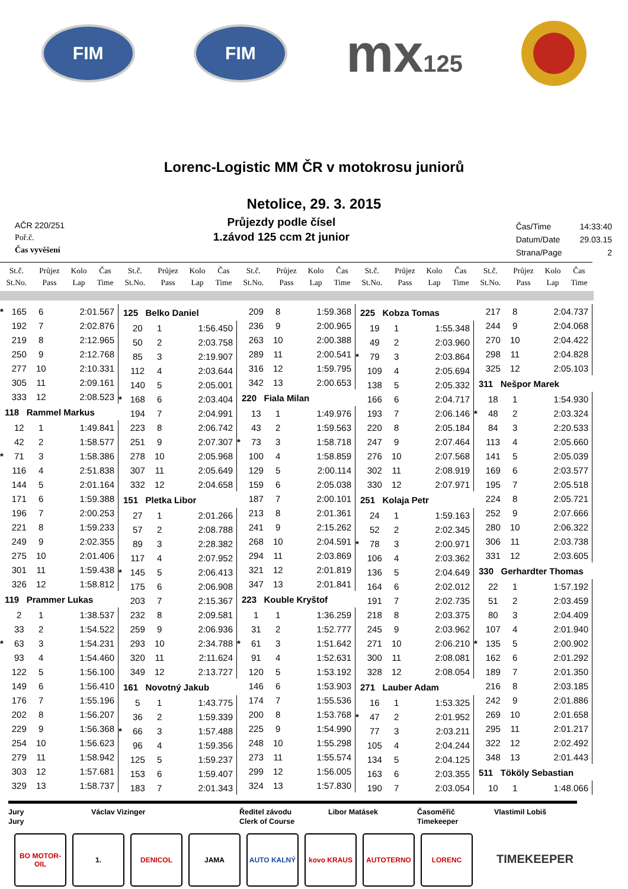FIM FIM
mx125
Lorenc-Logistic MM ČR v motokrosu juniorů
Netolice, 29. 3. 2015
AČR 220/251
Poř.č.
Čas vyvěšení
Průjezdy podle čísel
1.závod 125 ccm 2t junior
| Čas/Time | 14:33:40 |
| Datum/Date | 29.03.15 |
| Strana/Page | 2 |
| | St.č. St.No. | Průjez Pass | Kolo Lap | Čas Time |
| --- | --- | --- | --- | --- |
| | St.č. St.No. | Průjez Pass | Kolo Lap | Čas Time |
| --- | --- | --- | --- | --- |
| | St.č. St.No. | Průjez Pass | Kolo Lap | Čas Time |
| --- | --- | --- | --- | --- |
| | St.č. St.No. | Průjez Pass | Kolo Lap | Čas Time |
| --- | --- | --- | --- | --- |
| | St.č. St.No. | Průjez Pass | Kolo Lap | Čas Time |
| --- | --- | --- | --- | --- |
| * | 165 | 6 | 2:01.567 |
| | 192 | 7 | 2:02.876 |
| | 219 | 8 | 2:12.965 |
| | 250 | 9 | 2:12.768 |
| | 277 | 10 | 2:10.331 |
| | 305 | 11 | 2:09.161 |
| | 333 | 12 | 2:08.523 |
| 118 Rammel Markus | | | |
| | 12 | 1 | 1:49.841 |
| | 42 | 2 | 1:58.577 |
| * | 71 | 3 | 1:58.386 |
| | 116 | 4 | 2:51.838 |
| | 144 | 5 | 2:01.164 |
| | 171 | 6 | 1:59.388 |
| | 196 | 7 | 2:00.253 |
| | 221 | 8 | 1:59.233 |
| | 249 | 9 | 2:02.355 |
| | 275 | 10 | 2:01.406 |
| | 301 | 11 | 1:59.438 |
| | 326 | 12 | 1:58.812 |
| 119 Prammer Lukas | | | |
| | 2 | 1 | 1:38.537 |
| | 33 | 2 | 1:54.522 |
| * | 63 | 3 | 1:54.231 |
| | 93 | 4 | 1:54.460 |
| | 122 | 5 | 1:56.100 |
| | 149 | 6 | 1:56.410 |
| | 176 | 7 | 1:55.196 |
| | 202 | 8 | 1:56.207 |
| | 229 | 9 | 1:56.368 |
| | 254 | 10 | 1:56.623 |
| | 279 | 11 | 1:58.942 |
| | 303 | 12 | 1:57.681 |
| | 329 | 13 | 1:58.737 |
| 125 Belko Daniel | | | |
| | 20 | 1 | 1:56.450 |
| | 50 | 2 | 2:03.758 |
| | 85 | 3 | 2:19.907 |
| | 112 | 4 | 2:03.644 |
| | 140 | 5 | 2:05.001 |
| * | 168 | 6 | 2:03.404 |
| | 194 | 7 | 2:04.991 |
| | 223 | 8 | 2:06.742 |
| | 251 | 9 | 2:07.307 |
| | 278 | 10 | 2:05.968 |
| | 307 | 11 | 2:05.649 |
| | 332 | 12 | 2:04.658 |
| 151 Pletka Libor | | | |
| | 27 | 1 | 2:01.266 |
| | 57 | 2 | 2:08.788 |
| | 89 | 3 | 2:28.382 |
| | 117 | 4 | 2:07.952 |
| * | 145 | 5 | 2:06.413 |
| | 175 | 6 | 2:06.908 |
| | 203 | 7 | 2:15.367 |
| | 232 | 8 | 2:09.581 |
| | 259 | 9 | 2:06.936 |
| | 293 | 10 | 2:34.788 |
| | 320 | 11 | 2:11.624 |
| | 349 | 12 | 2:13.727 |
| 161 Novotný Jakub | | | |
| | 5 | 1 | 1:43.775 |
| | 36 | 2 | 1:59.339 |
| * | 66 | 3 | 1:57.488 |
| | 96 | 4 | 1:59.356 |
| | 125 | 5 | 1:59.237 |
| | 153 | 6 | 1:59.407 |
| | 183 | 7 | 2:01.343 |
| | 209 | 8 | 1:59.368 |
| | 236 | 9 | 2:00.965 |
| | 263 | 10 | 2:00.388 |
| | 289 | 11 | 2:00.541 |
| | 316 | 12 | 1:59.795 |
| | 342 | 13 | 2:00.653 |
| 220 Fiala Milan | | | |
| | 13 | 1 | 1:49.976 |
| | 43 | 2 | 1:59.563 |
| * | 73 | 3 | 1:58.718 |
| | 100 | 4 | 1:58.859 |
| | 129 | 5 | 2:00.114 |
| | 159 | 6 | 2:05.038 |
| | 187 | 7 | 2:00.101 |
| | 213 | 8 | 2:01.361 |
| | 241 | 9 | 2:15.262 |
| | 268 | 10 | 2:04.591 |
| | 294 | 11 | 2:03.869 |
| | 321 | 12 | 2:01.819 |
| | 347 | 13 | 2:01.841 |
| 223 Kouble Kryštof | | | |
| | 1 | 1 | 1:36.259 |
| | 31 | 2 | 1:52.777 |
| * | 61 | 3 | 1:51.642 |
| | 91 | 4 | 1:52.631 |
| | 120 | 5 | 1:53.192 |
| | 146 | 6 | 1:53.903 |
| | 174 | 7 | 1:55.536 |
| | 200 | 8 | 1:53.768 |
| | 225 | 9 | 1:54.990 |
| | 248 | 10 | 1:55.298 |
| | 273 | 11 | 1:55.574 |
| | 299 | 12 | 1:56.005 |
| | 324 | 13 | 1:57.830 |
| 225 Kobza Tomas | | | |
| | 19 | 1 | 1:55.348 |
| | 49 | 2 | 2:03.960 |
| * | 79 | 3 | 2:03.864 |
| | 109 | 4 | 2:05.694 |
| | 138 | 5 | 2:05.332 |
| | 166 | 6 | 2:04.717 |
| | 193 | 7 | 2:06.146 |
| | 220 | 8 | 2:05.184 |
| | 247 | 9 | 2:07.464 |
| | 276 | 10 | 2:07.568 |
| | 302 | 11 | 2:08.919 |
| | 330 | 12 | 2:07.971 |
| 251 Kolaja Petr | | | |
| | 24 | 1 | 1:59.163 |
| | 52 | 2 | 2:02.345 |
| * | 78 | 3 | 2:00.971 |
| | 106 | 4 | 2:03.362 |
| | 136 | 5 | 2:04.649 |
| | 164 | 6 | 2:02.012 |
| | 191 | 7 | 2:02.735 |
| | 218 | 8 | 2:03.375 |
| | 245 | 9 | 2:03.962 |
| | 271 | 10 | 2:06.210 |
| | 300 | 11 | 2:08.081 |
| | 328 | 12 | 2:08.054 |
| 271 Lauber Adam | | | |
| | 16 | 1 | 1:53.325 |
| * | 47 | 2 | 2:01.952 |
| | 77 | 3 | 2:03.211 |
| | 105 | 4 | 2:04.244 |
| | 134 | 5 | 2:04.125 |
| | 163 | 6 | 2:03.355 |
| | 190 | 7 | 2:03.054 |
| | 217 | 8 | 2:04.737 |
| | 244 | 9 | 2:04.068 |
| | 270 | 10 | 2:04.422 |
| | 298 | 11 | 2:04.828 |
| | 325 | 12 | 2:05.103 |
| 311 Nešpor Marek | | | |
| | 18 | 1 | 1:54.930 |
| * | 48 | 2 | 2:03.324 |
| | 84 | 3 | 2:20.533 |
| | 113 | 4 | 2:05.660 |
| | 141 | 5 | 2:05.039 |
| | 169 | 6 | 2:03.577 |
| | 195 | 7 | 2:05.518 |
| | 224 | 8 | 2:05.721 |
| | 252 | 9 | 2:07.666 |
| | 280 | 10 | 2:06.322 |
| | 306 | 11 | 2:03.738 |
| | 331 | 12 | 2:03.605 |
| 330 Gerhardter Thomas | | | |
| | 22 | 1 | 1:57.192 |
| | 51 | 2 | 2:03.459 |
| | 80 | 3 | 2:04.409 |
| | 107 | 4 | 2:01.940 |
| * | 135 | 5 | 2:00.902 |
| | 162 | 6 | 2:01.292 |
| | 189 | 7 | 2:01.350 |
| | 216 | 8 | 2:03.185 |
| | 242 | 9 | 2:01.886 |
| | 269 | 10 | 2:01.658 |
| | 295 | 11 | 2:01.217 |
| | 322 | 12 | 2:02.492 |
| | 348 | 13 | 2:01.443 |
| 511 Tököly Sebastian | | | |
| | 10 | 1 | 1:48.066 |
Jury
Jury
Václav Vizinger
Ředitel závodu
Clerk of Course
Libor Matásek
Časoměřič
Timekeeper
Vlastimil Lobiš
BO MOTOR-OIL
1. DENICOL JAMA AUTO KALNÝ kovo KRAUS AUTOTERNO LORENC
TIMEKEEPER